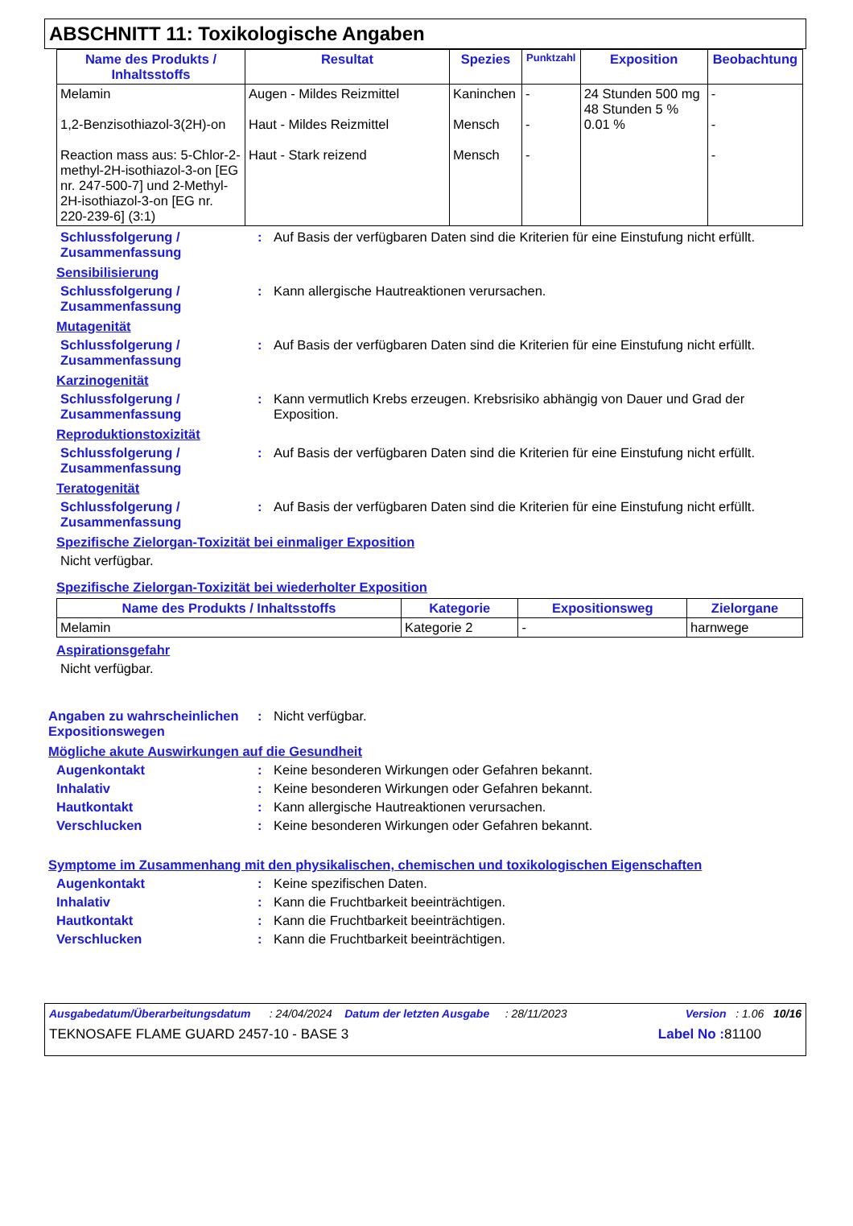ABSCHNITT 11: Toxikologische Angaben
| Name des Produkts / Inhaltsstoffs | Resultat | Spezies | Punktzahl | Exposition | Beobachtung |
| --- | --- | --- | --- | --- | --- |
| Melamin 1,2-Benzisothiazol-3(2H)-on Reaction mass aus: 5-Chlor-2-methyl-2H-isothiazol-3-on [EG nr. 247-500-7] und 2-Methyl-2H-isothiazol-3-on [EG nr. 220-239-6] (3:1) | Augen - Mildes Reizmittel Haut - Mildes Reizmittel Haut - Stark reizend | Kaninchen Mensch Mensch | - - - | 24 Stunden 500 mg 48 Stunden 5 % 0.01 % | - - - |
Schlussfolgerung / Zusammenfassung
: Auf Basis der verfügbaren Daten sind die Kriterien für eine Einstufung nicht erfüllt.
Sensibilisierung
Schlussfolgerung / Zusammenfassung
: Kann allergische Hautreaktionen verursachen.
Mutagenität
Schlussfolgerung / Zusammenfassung
: Auf Basis der verfügbaren Daten sind die Kriterien für eine Einstufung nicht erfüllt.
Karzinogenität
Schlussfolgerung / Zusammenfassung
: Kann vermutlich Krebs erzeugen. Krebsrisiko abhängig von Dauer und Grad der Exposition.
Reproduktionstoxizität
Schlussfolgerung / Zusammenfassung
: Auf Basis der verfügbaren Daten sind die Kriterien für eine Einstufung nicht erfüllt.
Teratogenität
Schlussfolgerung / Zusammenfassung
: Auf Basis der verfügbaren Daten sind die Kriterien für eine Einstufung nicht erfüllt.
Spezifische Zielorgan-Toxizität bei einmaliger Exposition
Nicht verfügbar.
Spezifische Zielorgan-Toxizität bei wiederholter Exposition
| Name des Produkts / Inhaltsstoffs | Kategorie | Expositionsweg | Zielorgane |
| --- | --- | --- | --- |
| Melamin | Kategorie 2 | - | harnwege |
Aspirationsgefahr
Nicht verfügbar.
Angaben zu wahrscheinlichen Expositionswegen
: Nicht verfügbar.
Mögliche akute Auswirkungen auf die Gesundheit
Augenkontakt : Keine besonderen Wirkungen oder Gefahren bekannt.
Inhalativ : Keine besonderen Wirkungen oder Gefahren bekannt.
Hautkontakt : Kann allergische Hautreaktionen verursachen.
Verschlucken : Keine besonderen Wirkungen oder Gefahren bekannt.
Symptome im Zusammenhang mit den physikalischen, chemischen und toxikologischen Eigenschaften
Augenkontakt : Keine spezifischen Daten.
Inhalativ : Kann die Fruchtbarkeit beeinträchtigen.
Hautkontakt : Kann die Fruchtbarkeit beeinträchtigen.
Verschlucken : Kann die Fruchtbarkeit beeinträchtigen.
Ausgabedatum/Überarbeitungsdatum : 24/04/2024 Datum der letzten Ausgabe : 28/11/2023 Version : 1.06 10/16
TEKNOSAFE FLAME GUARD 2457-10 - BASE 3 Label No : 81100